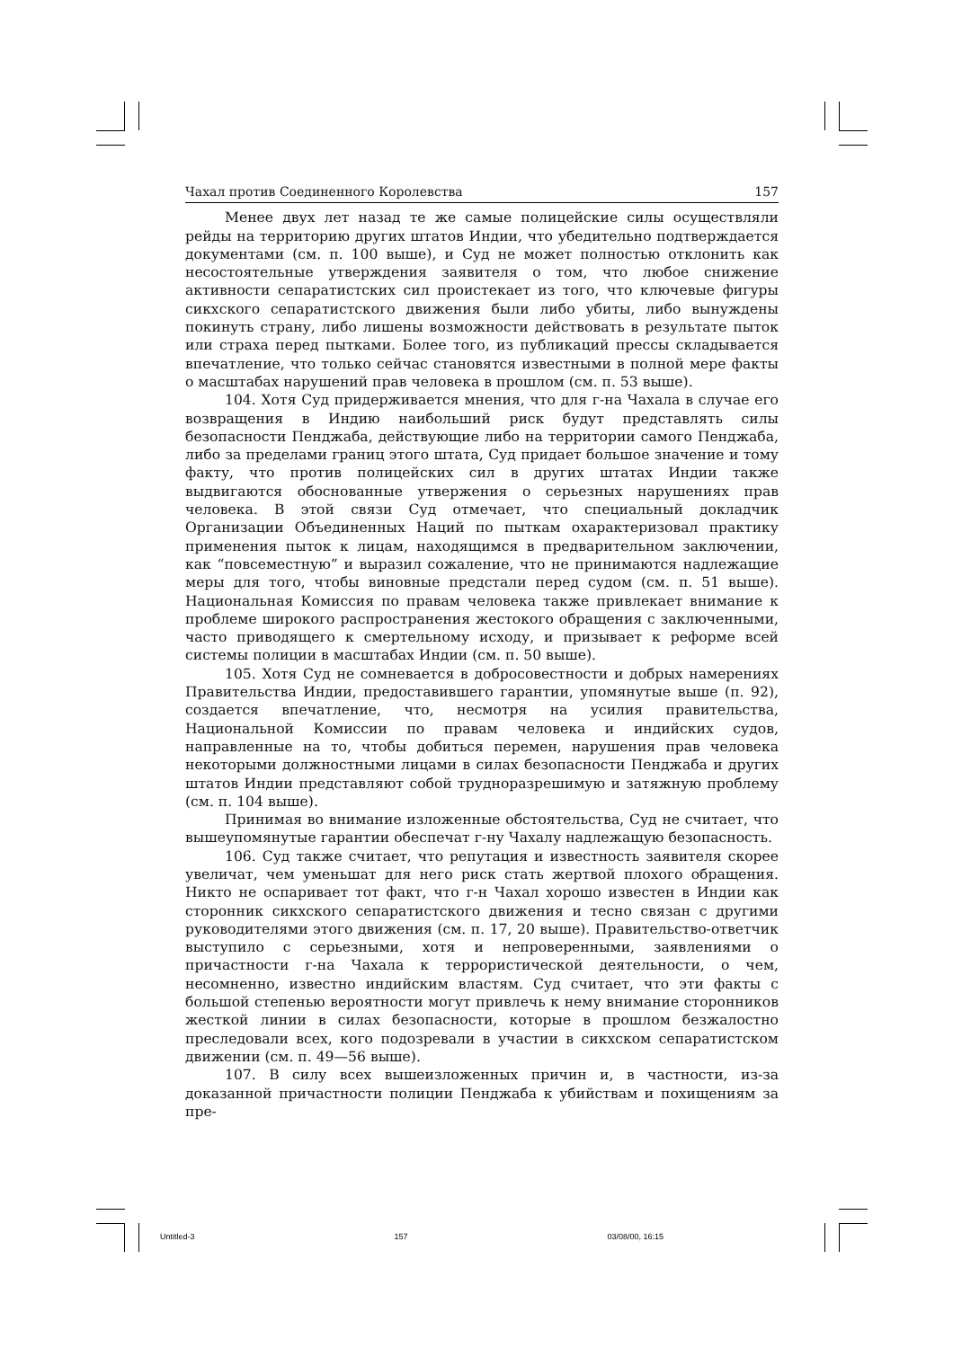Чахал против Соединенного Королевства 157
Менее двух лет назад те же самые полицейские силы осуществляли рейды на территорию других штатов Индии, что убедительно подтверждается документами (см. п. 100 выше), и Суд не может полностью отклонить как несостоятельные утверждения заявителя о том, что любое снижение активности сепаратистских сил проистекает из того, что ключевые фигуры сикхского сепаратистского движения были либо убиты, либо вынуждены покинуть страну, либо лишены возможности действовать в результате пыток или страха перед пытками. Более того, из публикаций прессы складывается впечатление, что только сейчас становятся известными в полной мере факты о масштабах нарушений прав человека в прошлом (см. п. 53 выше).
104. Хотя Суд придерживается мнения, что для г-на Чахала в случае его возвращения в Индию наибольший риск будут представлять силы безопасности Пенджаба, действующие либо на территории самого Пенджаба, либо за пределами границ этого штата, Суд придает большое значение и тому факту, что против полицейских сил в других штатах Индии также выдвигаются обоснованные утвержения о серьезных нарушениях прав человека. В этой связи Суд отмечает, что специальный докладчик Организации Объединенных Наций по пыткам охарактеризовал практику применения пыток к лицам, находящимся в предварительном заключении, как “повсеместную” и выразил сожаление, что не принимаются надлежащие меры для того, чтобы виновные предстали перед судом (см. п. 51 выше). Национальная Комиссия по правам человека также привлекает внимание к проблеме широкого распространения жестокого обращения с заключенными, часто приводящего к смертельному исходу, и призывает к реформе всей системы полиции в масштабах Индии (см. п. 50 выше).
105. Хотя Суд не сомневается в добросовестности и добрых намерениях Правительства Индии, предоставившего гарантии, упомянутые выше (п. 92), создается впечатление, что, несмотря на усилия правительства, Национальной Комиссии по правам человека и индийских судов, направленные на то, чтобы добиться перемен, нарушения прав человека некоторыми должностными лицами в силах безопасности Пенджаба и других штатов Индии представляют собой трудноразрешимую и затяжную проблему (см. п. 104 выше).
Принимая во внимание изложенные обстоятельства, Суд не считает, что вышеупомянутые гарантии обеспечат г-ну Чахалу надлежащую безопасность.
106. Суд также считает, что репутация и известность заявителя скорее увеличат, чем уменьшат для него риск стать жертвой плохого обращения. Никто не оспаривает тот факт, что г-н Чахал хорошо известен в Индии как сторонник сикхского сепаратистского движения и тесно связан с другими руководителями этого движения (см. п. 17, 20 выше). Правительство-ответчик выступило с серьезными, хотя и непроверенными, заявлениями о причастности г-на Чахала к террористической деятельности, о чем, несомненно, известно индийским властям. Суд считает, что эти факты с большой степенью вероятности могут привлечь к нему внимание сторонников жесткой линии в силах безопасности, которые в прошлом безжалостно преследовали всех, кого подозревали в участии в сикхском сепаратистском движении (см. п. 49—56 выше).
107. В силу всех вышеизложенных причин и, в частности, из-за доказанной причастности полиции Пенджаба к убийствам и похищениям за пре-
Untitled-3 157 03/08/00, 16:15